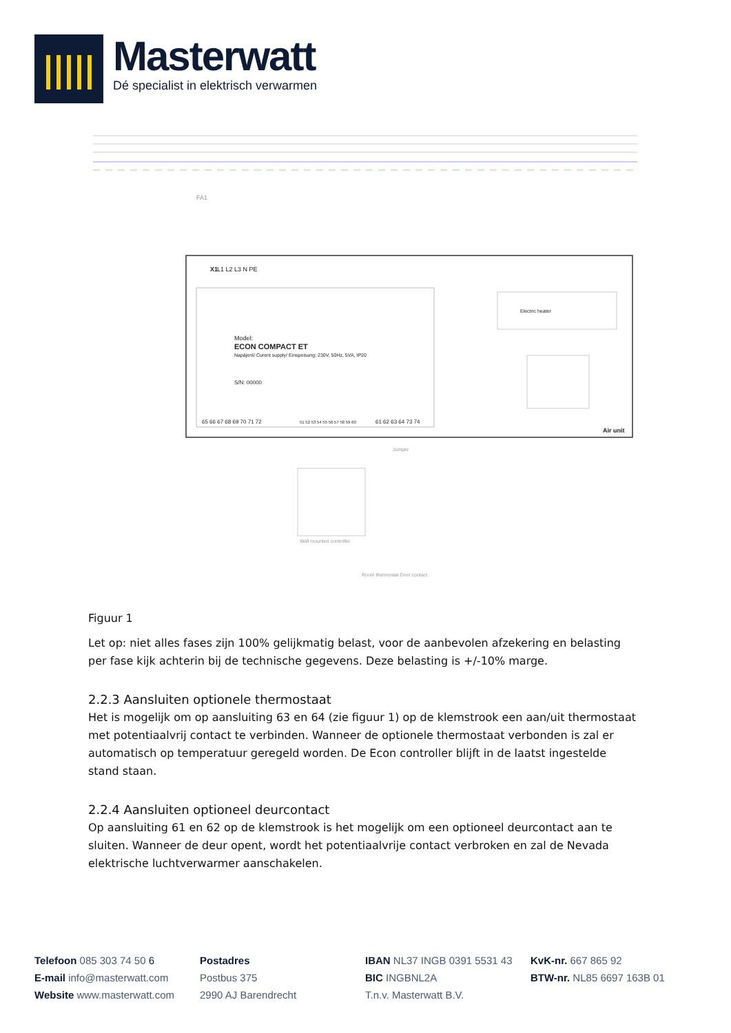Masterwatt
Dé specialist in elektrisch verwarmen
L1 L2 L3 N PE
X1
Model:
ECON COMPACT ET
Napájení/ Curent supply/ Einspeisung: 230V, 50Hz, 5VA, IP20
S/N: 00000
Electric heater
Air unit
65 66 67 68 69 70 71 72
51 52 53 54 55 56 57 58 59 60
61 62 63 64 73 74
Wall mounted controller
Room thermostat Door contact
FA1
Jumper
Figuur 1
Let op: niet alles fases zijn 100% gelijkmatig belast, voor de aanbevolen afzekering en belasting per fase kijk achterin bij de technische gegevens. Deze belasting is +/-10% marge.
2.2.3 Aansluiten optionele thermostaat
Het is mogelijk om op aansluiting 63 en 64 (zie figuur 1) op de klemstrook een aan/uit thermostaat met potentiaalvrij contact te verbinden. Wanneer de optionele thermostaat verbonden is zal er automatisch op temperatuur geregeld worden. De Econ controller blijft in de laatst ingestelde stand staan.
2.2.4 Aansluiten optioneel deurcontact
Op aansluiting 61 en 62 op de klemstrook is het mogelijk om een optioneel deurcontact aan te sluiten. Wanneer de deur opent, wordt het potentiaalvrije contact verbroken en zal de Nevada elektrische luchtverwarmer aanschakelen.
Telefoon 085 303 74 50 6
E-mail info@masterwatt.com
Website www.masterwatt.com
Postadres
Postbus 375
2990 AJ Barendrecht
IBAN NL37 INGB 0391 5531 43
BIC INGBNL2A
T.n.v. Masterwatt B.V.
KvK-nr. 667 865 92
BTW-nr. NL85 6697 163B 01